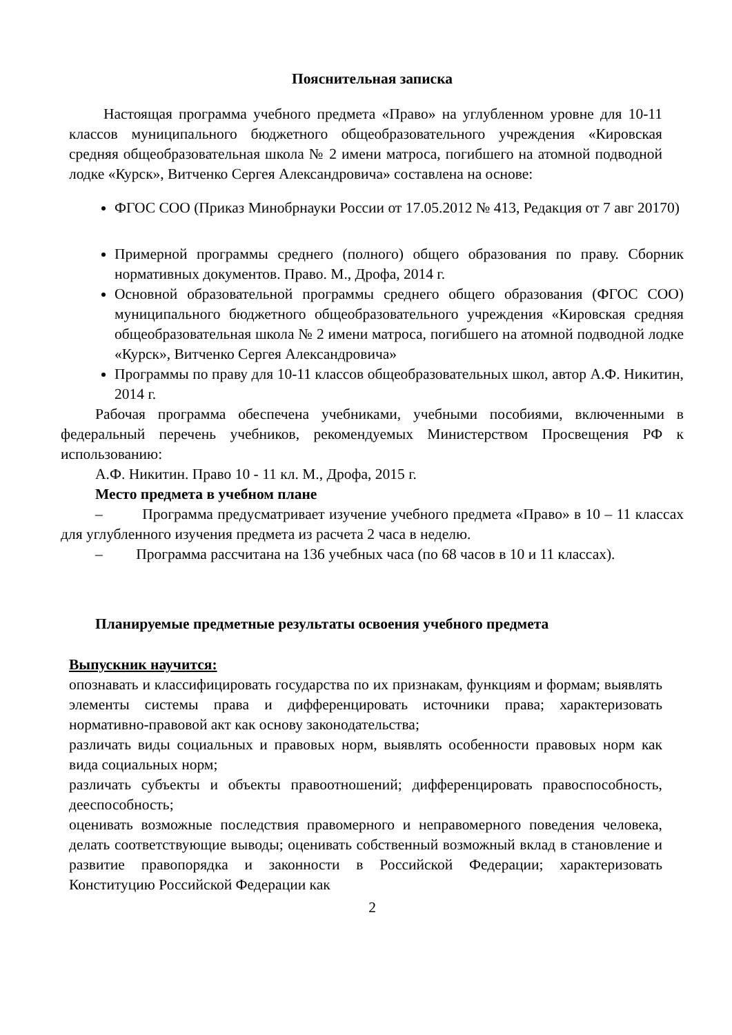Пояснительная записка
Настоящая программа учебного предмета «Право» на углубленном уровне для 10-11 классов муниципального бюджетного общеобразовательного учреждения «Кировская средняя общеобразовательная школа № 2 имени матроса, погибшего на атомной подводной лодке «Курск», Витченко Сергея Александровича» составлена на основе:
ФГОС СОО (Приказ Минобрнауки России от 17.05.2012 № 413, Редакция от 7 авг 20170)
Примерной программы среднего (полного) общего образования по праву. Сборник нормативных документов. Право. М., Дрофа, 2014 г.
Основной образовательной программы среднего общего образования (ФГОС СОО) муниципального бюджетного общеобразовательного учреждения «Кировская средняя общеобразовательная школа № 2 имени матроса, погибшего на атомной подводной лодке «Курск», Витченко Сергея Александровича»
Программы по праву для 10-11 классов общеобразовательных школ, автор А.Ф. Никитин, 2014 г.
Рабочая программа обеспечена учебниками, учебными пособиями, включенными в федеральный перечень учебников, рекомендуемых Министерством Просвещения РФ к использованию:
А.Ф. Никитин. Право 10 - 11 кл. М., Дрофа, 2015 г.
Место предмета в учебном плане
– Программа предусматривает изучение учебного предмета «Право» в 10 – 11 классах для углубленного изучения предмета из расчета 2 часа в неделю.
– Программа рассчитана на 136 учебных часа (по 68 часов в 10 и 11 классах).
Планируемые предметные результаты освоения учебного предмета
Выпускник научится:
опознавать и классифицировать государства по их признакам, функциям и формам; выявлять элементы системы права и дифференцировать источники права; характеризовать нормативно-правовой акт как основу законодательства;
различать виды социальных и правовых норм, выявлять особенности правовых норм как вида социальных норм;
различать субъекты и объекты правоотношений; дифференцировать правоспособность, дееспособность;
оценивать возможные последствия правомерного и неправомерного поведения человека, делать соответствующие выводы; оценивать собственный возможный вклад в становление и развитие правопорядка и законности в Российской Федерации; характеризовать Конституцию Российской Федерации как
2